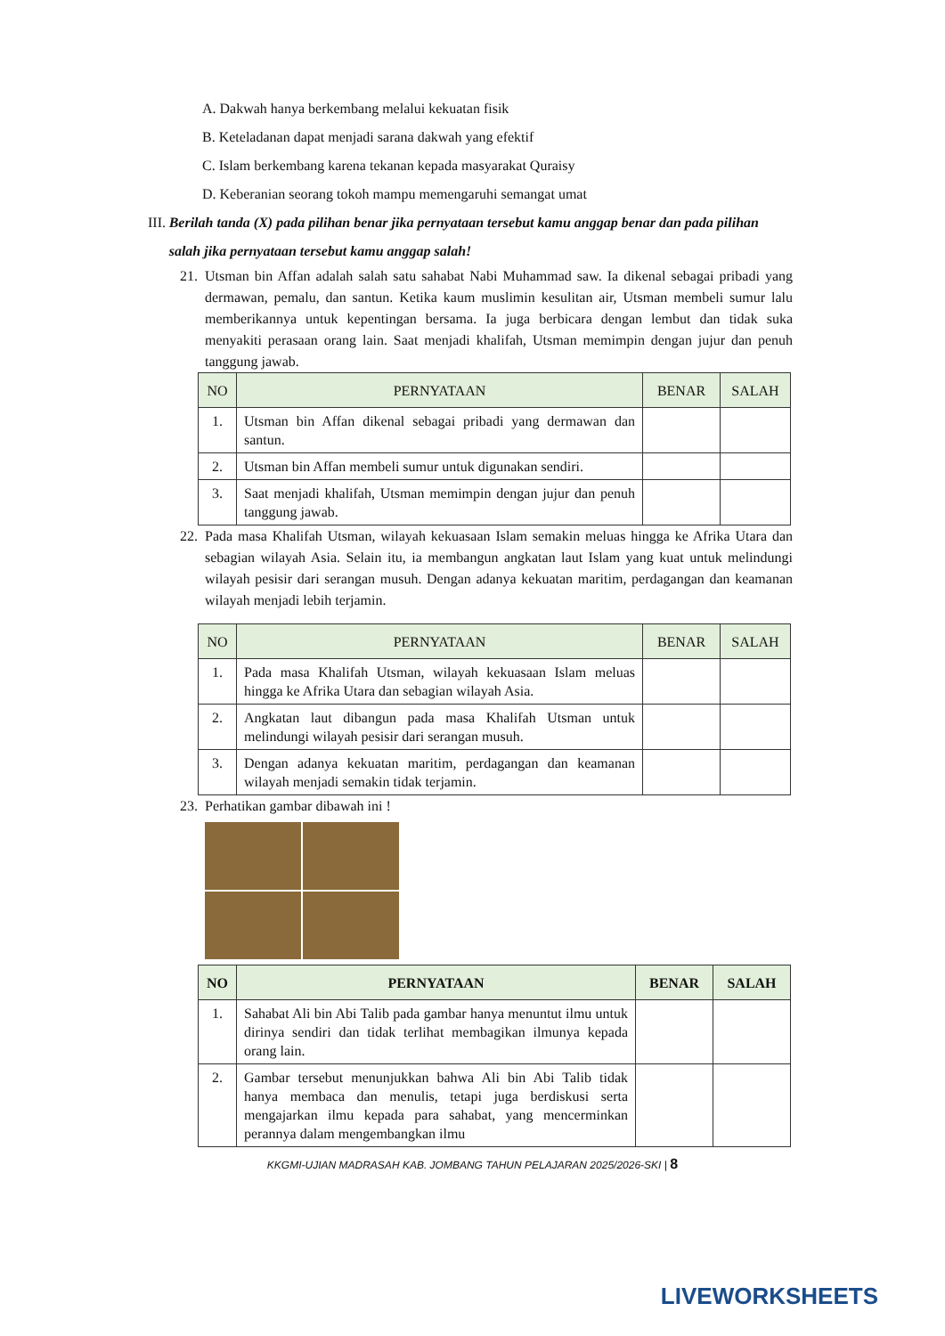A. Dakwah hanya berkembang melalui kekuatan fisik
B. Keteladanan dapat menjadi sarana dakwah yang efektif
C. Islam berkembang karena tekanan kepada masyarakat Quraisy
D. Keberanian seorang tokoh mampu memengaruhi semangat umat
III.
Berilah tanda (X) pada pilihan benar jika pernyataan tersebut kamu anggap benar dan pada pilihan salah jika pernyataan tersebut kamu anggap salah!
21.
Utsman bin Affan adalah salah satu sahabat Nabi Muhammad saw. Ia dikenal sebagai pribadi yang dermawan, pemalu, dan santun. Ketika kaum muslimin kesulitan air, Utsman membeli sumur lalu memberikannya untuk kepentingan bersama. Ia juga berbicara dengan lembut dan tidak suka menyakiti perasaan orang lain. Saat menjadi khalifah, Utsman memimpin dengan jujur dan penuh tanggung jawab.
| NO | PERNYATAAN | BENAR | SALAH |
| --- | --- | --- | --- |
| 1. | Utsman bin Affan dikenal sebagai pribadi yang dermawan dan santun. | | |
| 2. | Utsman bin Affan membeli sumur untuk digunakan sendiri. | | |
| 3. | Saat menjadi khalifah, Utsman memimpin dengan jujur dan penuh tanggung jawab. | | |
22.
Pada masa Khalifah Utsman, wilayah kekuasaan Islam semakin meluas hingga ke Afrika Utara dan sebagian wilayah Asia. Selain itu, ia membangun angkatan laut Islam yang kuat untuk melindungi wilayah pesisir dari serangan musuh. Dengan adanya kekuatan maritim, perdagangan dan keamanan wilayah menjadi lebih terjamin.
| NO | PERNYATAAN | BENAR | SALAH |
| --- | --- | --- | --- |
| 1. | Pada masa Khalifah Utsman, wilayah kekuasaan Islam meluas hingga ke Afrika Utara dan sebagian wilayah Asia. | | |
| 2. | Angkatan laut dibangun pada masa Khalifah Utsman untuk melindungi wilayah pesisir dari serangan musuh. | | |
| 3. | Dengan adanya kekuatan maritim, perdagangan dan keamanan wilayah menjadi semakin tidak terjamin. | | |
23.
Perhatikan gambar dibawah ini !
| NO | PERNYATAAN | BENAR | SALAH |
| --- | --- | --- | --- |
| 1. | Sahabat Ali bin Abi Talib pada gambar hanya menuntut ilmu untuk dirinya sendiri dan tidak terlihat membagikan ilmunya kepada orang lain. | | |
| 2. | Gambar tersebut menunjukkan bahwa Ali bin Abi Talib tidak hanya membaca dan menulis, tetapi juga berdiskusi serta mengajarkan ilmu kepada para sahabat, yang mencerminkan perannya dalam mengembangkan ilmu | | |
KKGMI-UJIAN MADRASAH KAB. JOMBANG TAHUN PELAJARAN 2025/2026-SKI | 8
LIVEWORKSHEETS